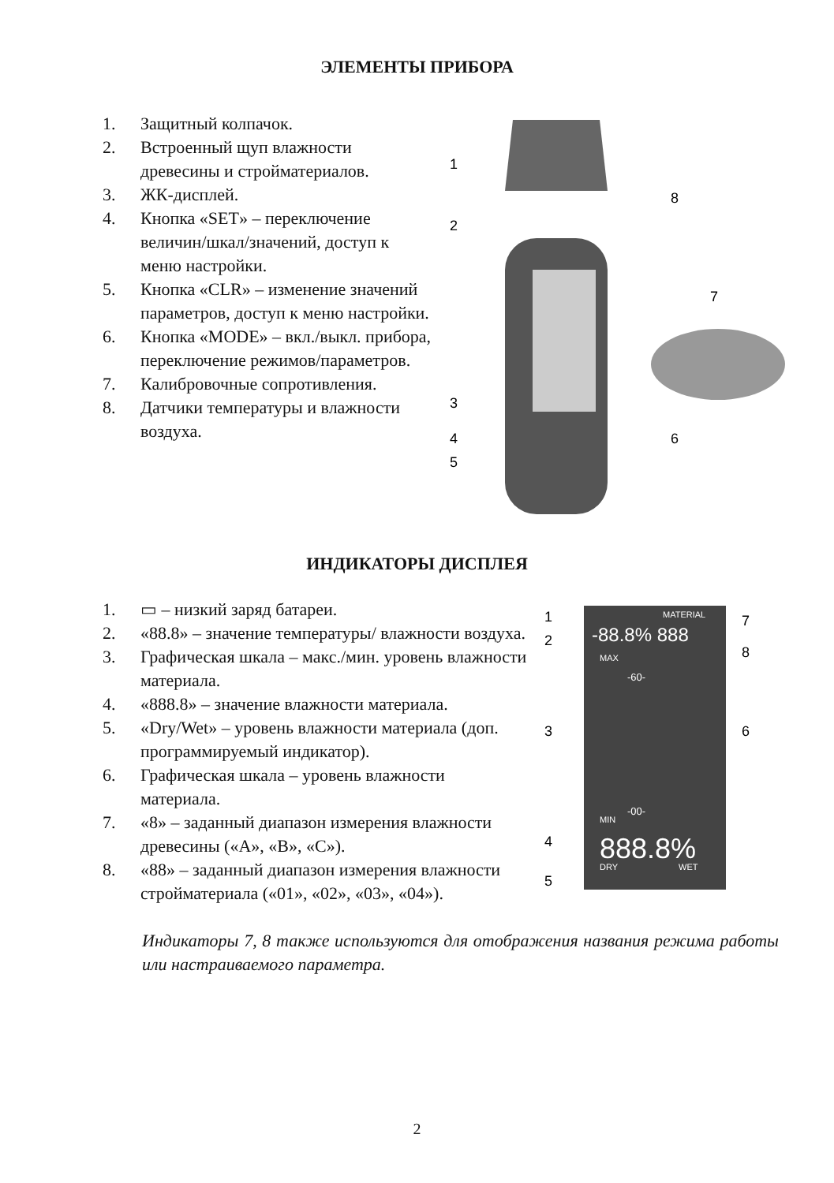ЭЛЕМЕНТЫ ПРИБОРА
1. Защитный колпачок.
2. Встроенный щуп влажности древесины и стройматериалов.
3. ЖК-дисплей.
4. Кнопка «SET» – переключение величин/шкал/значений, доступ к меню настройки.
5. Кнопка «CLR» – изменение значений параметров, доступ к меню настройки.
6. Кнопка «MODE» – вкл./выкл. прибора, переключение режимов/параметров.
7. Калибровочные сопротивления.
8. Датчики температуры и влажности воздуха.
1
2
3
4
5
6
7
8
ИНДИКАТОРЫ ДИСПЛЕЯ
1. ▭ – низкий заряд батареи.
2. «88.8» – значение температуры/ влажности воздуха.
3. Графическая шкала – макс./мин. уровень влажности материала.
4. «888.8» – значение влажности материала.
5. «Dry/Wet» – уровень влажности материала (доп. программируемый индикатор).
6. Графическая шкала – уровень влажности материала.
7. «8» – заданный диапазон измерения влажности древесины («A», «B», «C»).
8. «88» – заданный диапазон измерения влажности стройматериала («01», «02», «03», «04»).
MATERIAL
-88.8% 888
MAX
-60-
-00-
MIN
888.8%
DRY
WET
1
2
3
4
5
6
7
8
Индикаторы 7, 8 также используются для отображения названия режима работы или настраиваемого параметра.
2